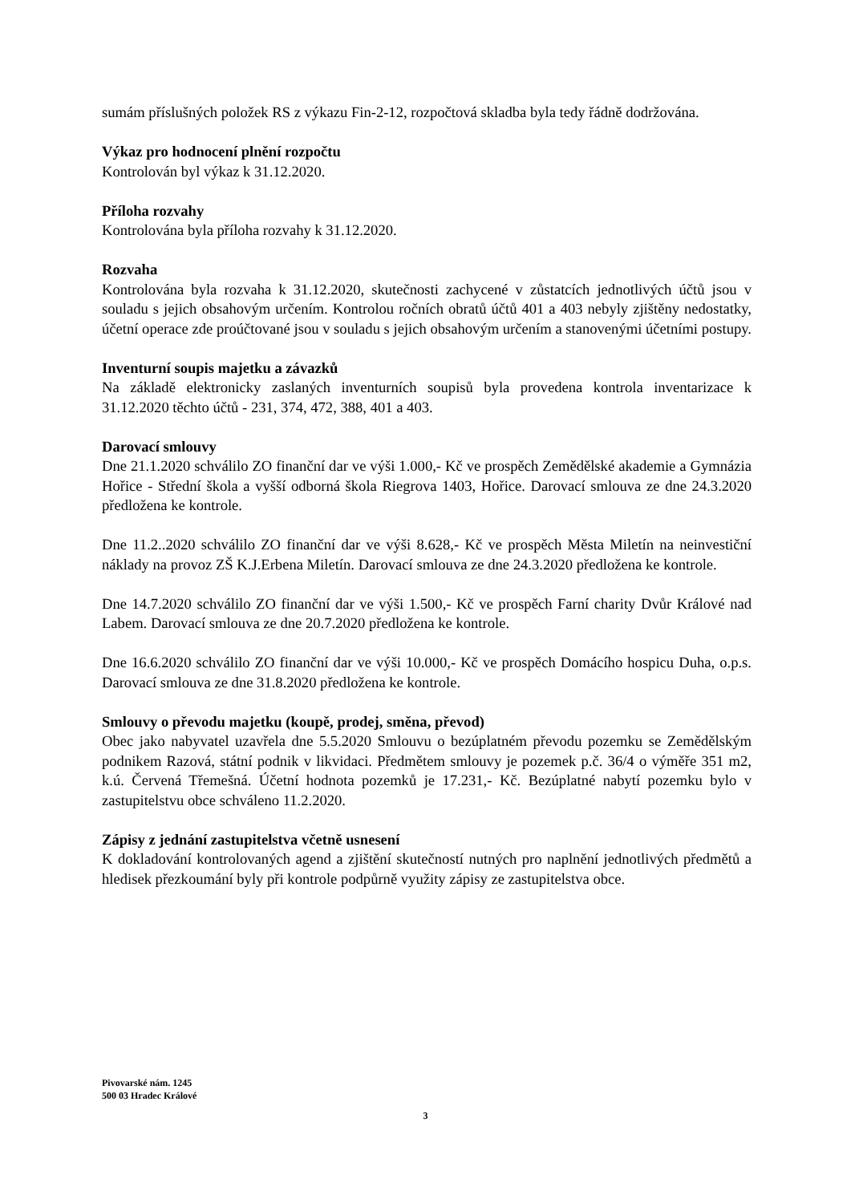sumám příslušných položek RS z výkazu Fin-2-12, rozpočtová skladba byla tedy řádně dodržována.
Výkaz pro hodnocení plnění rozpočtu
Kontrolován byl výkaz k 31.12.2020.
Příloha rozvahy
Kontrolována byla příloha rozvahy k 31.12.2020.
Rozvaha
Kontrolována byla rozvaha k 31.12.2020, skutečnosti zachycené v zůstatcích jednotlivých účtů jsou v souladu s jejich obsahovým určením. Kontrolou ročních obratů účtů 401 a 403 nebyly zjištěny nedostatky, účetní operace zde proúčtované jsou v souladu s jejich obsahovým určením a stanovenými účetními postupy.
Inventurní soupis majetku a závazků
Na základě elektronicky zaslaných inventurních soupisů byla provedena kontrola inventarizace k 31.12.2020 těchto účtů - 231, 374, 472, 388, 401 a 403.
Darovací smlouvy
Dne 21.1.2020 schválilo ZO finanční dar ve výši 1.000,- Kč ve prospěch Zemědělské akademie a Gymnázia Hořice - Střední škola a vyšší odborná škola Riegrova 1403, Hořice. Darovací smlouva ze dne 24.3.2020 předložena ke kontrole.
Dne 11.2..2020 schválilo ZO finanční dar ve výši 8.628,- Kč ve prospěch Města Miletín na neinvestiční náklady na provoz ZŠ K.J.Erbena Miletín. Darovací smlouva ze dne 24.3.2020 předložena ke kontrole.
Dne 14.7.2020 schválilo ZO finanční dar ve výši 1.500,- Kč ve prospěch Farní charity Dvůr Králové nad Labem. Darovací smlouva ze dne 20.7.2020 předložena ke kontrole.
Dne 16.6.2020 schválilo ZO finanční dar ve výši 10.000,- Kč ve prospěch Domácího hospicu Duha, o.p.s. Darovací smlouva ze dne 31.8.2020 předložena ke kontrole.
Smlouvy o převodu majetku (koupě, prodej, směna, převod)
Obec jako nabyvatel uzavřela dne 5.5.2020 Smlouvu o bezúplatném převodu pozemku se Zemědělským podnikem Razová, státní podnik v likvidaci. Předmětem smlouvy je pozemek p.č. 36/4 o výměře 351 m2, k.ú. Červená Třemešná. Účetní hodnota pozemků je 17.231,- Kč. Bezúplatné nabytí pozemku bylo v zastupitelstvu obce schváleno 11.2.2020.
Zápisy z jednání zastupitelstva včetně usnesení
K dokladování kontrolovaných agend a zjištění skutečností nutných pro naplnění jednotlivých předmětů a hledisek přezkoumání byly při kontrole podpůrně využity zápisy ze zastupitelstva obce.
Pivovarské nám. 1245
500 03 Hradec Králové
3